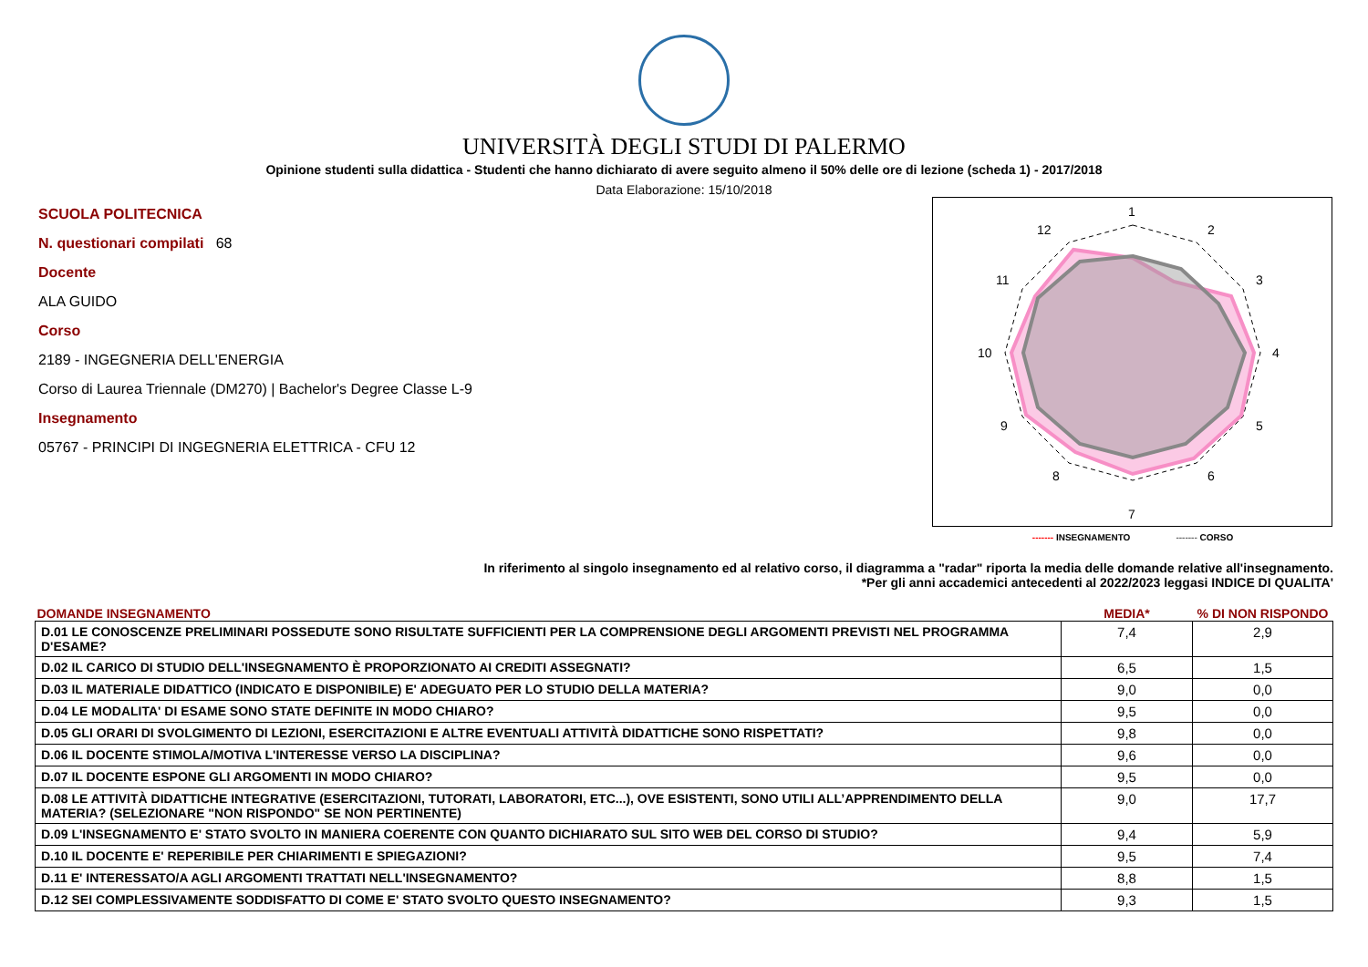UNIVERSITÀ DEGLI STUDI DI PALERMO
Opinione studenti sulla didattica - Studenti che hanno dichiarato di avere seguito almeno il 50% delle ore di lezione (scheda 1) - 2017/2018
Data Elaborazione: 15/10/2018
SCUOLA POLITECNICA
N. questionari compilati 68
Docente
ALA GUIDO
Corso
2189 - INGEGNERIA DELL'ENERGIA
Corso di Laurea Triennale (DM270) | Bachelor's Degree Classe L-9
Insegnamento
05767 - PRINCIPI DI INGEGNERIA ELETTRICA - CFU 12
1
2
3
4
5
6
7
8
9
10
11
12
------- INSEGNAMENTO ------- CORSO
In riferimento al singolo insegnamento ed al relativo corso, il diagramma a "radar" riporta la media delle domande relative all'insegnamento.
*Per gli anni accademici antecedenti al 2022/2023 leggasi INDICE DI QUALITA'
| DOMANDE INSEGNAMENTO | MEDIA* | % DI NON RISPONDO |
| --- | --- | --- |
| D.01 LE CONOSCENZE PRELIMINARI POSSEDUTE SONO RISULTATE SUFFICIENTI PER LA COMPRENSIONE DEGLI ARGOMENTI PREVISTI NEL PROGRAMMA D'ESAME? | 7,4 | 2,9 |
| D.02 IL CARICO DI STUDIO DELL'INSEGNAMENTO È PROPORZIONATO AI CREDITI ASSEGNATI? | 6,5 | 1,5 |
| D.03 IL MATERIALE DIDATTICO (INDICATO E DISPONIBILE) E' ADEGUATO PER LO STUDIO DELLA MATERIA? | 9,0 | 0,0 |
| D.04 LE MODALITA' DI ESAME SONO STATE DEFINITE IN MODO CHIARO? | 9,5 | 0,0 |
| D.05 GLI ORARI DI SVOLGIMENTO DI LEZIONI, ESERCITAZIONI E ALTRE EVENTUALI ATTIVITÀ DIDATTICHE SONO RISPETTATI? | 9,8 | 0,0 |
| D.06 IL DOCENTE STIMOLA/MOTIVA L'INTERESSE VERSO LA DISCIPLINA? | 9,6 | 0,0 |
| D.07 IL DOCENTE ESPONE GLI ARGOMENTI IN MODO CHIARO? | 9,5 | 0,0 |
| D.08 LE ATTIVITÀ DIDATTICHE INTEGRATIVE (ESERCITAZIONI, TUTORATI, LABORATORI, ETC...), OVE ESISTENTI, SONO UTILI ALL’APPRENDIMENTO DELLA MATERIA? (SELEZIONARE "NON RISPONDO" SE NON PERTINENTE) | 9,0 | 17,7 |
| D.09 L'INSEGNAMENTO E' STATO SVOLTO IN MANIERA COERENTE CON QUANTO DICHIARATO SUL SITO WEB DEL CORSO DI STUDIO? | 9,4 | 5,9 |
| D.10 IL DOCENTE E' REPERIBILE PER CHIARIMENTI E SPIEGAZIONI? | 9,5 | 7,4 |
| D.11 E' INTERESSATO/A AGLI ARGOMENTI TRATTATI NELL'INSEGNAMENTO? | 8,8 | 1,5 |
| D.12 SEI COMPLESSIVAMENTE SODDISFATTO DI COME E' STATO SVOLTO QUESTO INSEGNAMENTO? | 9,3 | 1,5 |